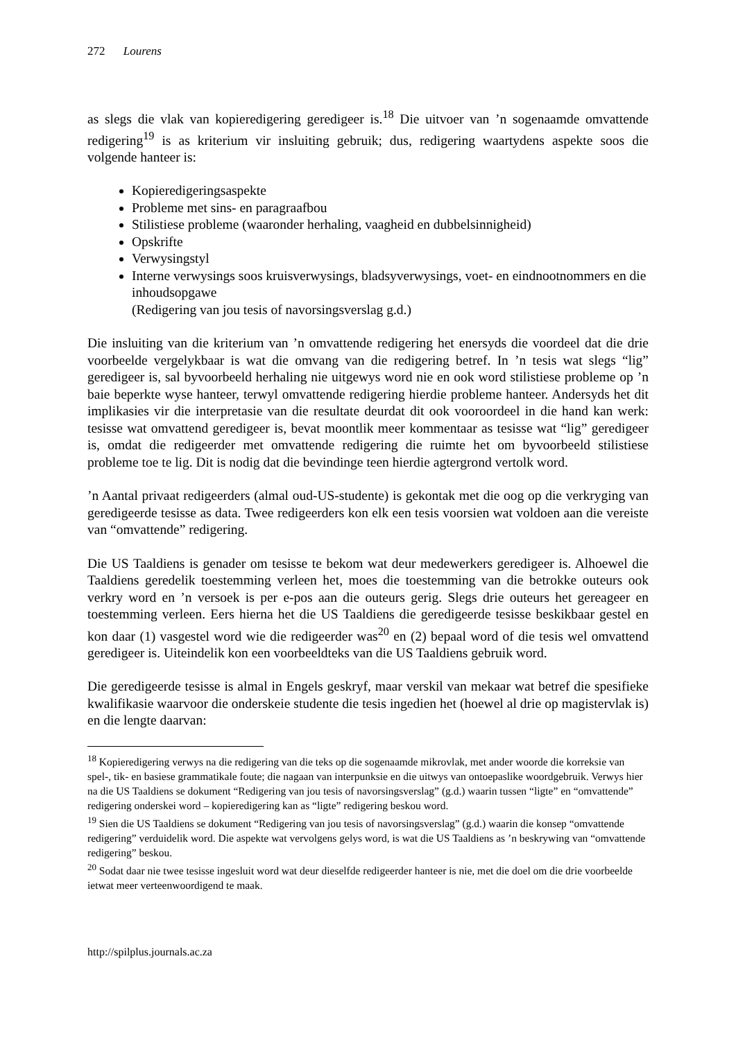272 Lourens
as slegs die vlak van kopieredigering geredigeer is.<sup>18</sup> Die uitvoer van ’n sogenaamde omvattende redigering<sup>19</sup> is as kriterium vir insluiting gebruik; dus, redigering waartydens aspekte soos die volgende hanteer is:
Kopieredigeringsaspekte
Probleme met sins- en paragraafbou
Stilistiese probleme (waaronder herhaling, vaagheid en dubbelsinnigheid)
Opskrifte
Verwysingstyl
Interne verwysings soos kruisverwysings, bladsyverwysings, voet- en eindnootnommers en die inhoudsopgawe
(Redigering van jou tesis of navorsingsverslag g.d.)
Die insluiting van die kriterium van ’n omvattende redigering het enersyds die voordeel dat die drie voorbeelde vergelykbaar is wat die omvang van die redigering betref. In ’n tesis wat slegs “lig” geredigeer is, sal byvoorbeeld herhaling nie uitgewys word nie en ook word stilistiese probleme op ’n baie beperkte wyse hanteer, terwyl omvattende redigering hierdie probleme hanteer. Andersyds het dit implikasies vir die interpretasie van die resultate deurdat dit ook vooroordeel in die hand kan werk: tesisse wat omvattend geredigeer is, bevat moontlik meer kommentaar as tesisse wat “lig” geredigeer is, omdat die redigeerder met omvattende redigering die ruimte het om byvoorbeeld stilistiese probleme toe te lig. Dit is nodig dat die bevindinge teen hierdie agtergrond vertolk word.
’n Aantal privaat redigeerders (almal oud-US-studente) is gekontak met die oog op die verkryging van geredigeerde tesisse as data. Twee redigeerders kon elk een tesis voorsien wat voldoen aan die vereiste van “omvattende” redigering.
Die US Taaldiens is genader om tesisse te bekom wat deur medewerkers geredigeer is. Alhoewel die Taaldiens geredelik toestemming verleen het, moes die toestemming van die betrokke outeurs ook verkry word en ’n versoek is per e-pos aan die outeurs gerig. Slegs drie outeurs het gereageer en toestemming verleen. Eers hierna het die US Taaldiens die geredigeerde tesisse beskikbaar gestel en kon daar (1) vasgestel word wie die redigeerder was<sup>20</sup> en (2) bepaal word of die tesis wel omvattend geredigeer is. Uiteindelik kon een voorbeeldteks van die US Taaldiens gebruik word.
Die geredigeerde tesisse is almal in Engels geskryf, maar verskil van mekaar wat betref die spesifieke kwalifikasie waarvoor die onderskeie studente die tesis ingedien het (hoewel al drie op magistervlak is) en die lengte daarvan:
<sup>18</sup> Kopieredigering verwys na die redigering van die teks op die sogenaamde mikrovlak, met ander woorde die korreksie van spel-, tik- en basiese grammatikale foute; die nagaan van interpunksie en die uitwys van ontoepaslike woordgebruik. Verwys hier na die US Taaldiens se dokument “Redigering van jou tesis of navorsingsverslag” (g.d.) waarin tussen “ligte” en “omvattende” redigering onderskei word – kopieredigering kan as “ligte” redigering beskou word.
<sup>19</sup> Sien die US Taaldiens se dokument “Redigering van jou tesis of navorsingsverslag” (g.d.) waarin die konsep “omvattende redigering” verduidelik word. Die aspekte wat vervolgens gelys word, is wat die US Taaldiens as ’n beskrywing van “omvattende redigering” beskou.
<sup>20</sup> Sodat daar nie twee tesisse ingesluit word wat deur dieselfde redigeerder hanteer is nie, met die doel om die drie voorbeelde ietwat meer verteenwoordigend te maak.
http://spilplus.journals.ac.za